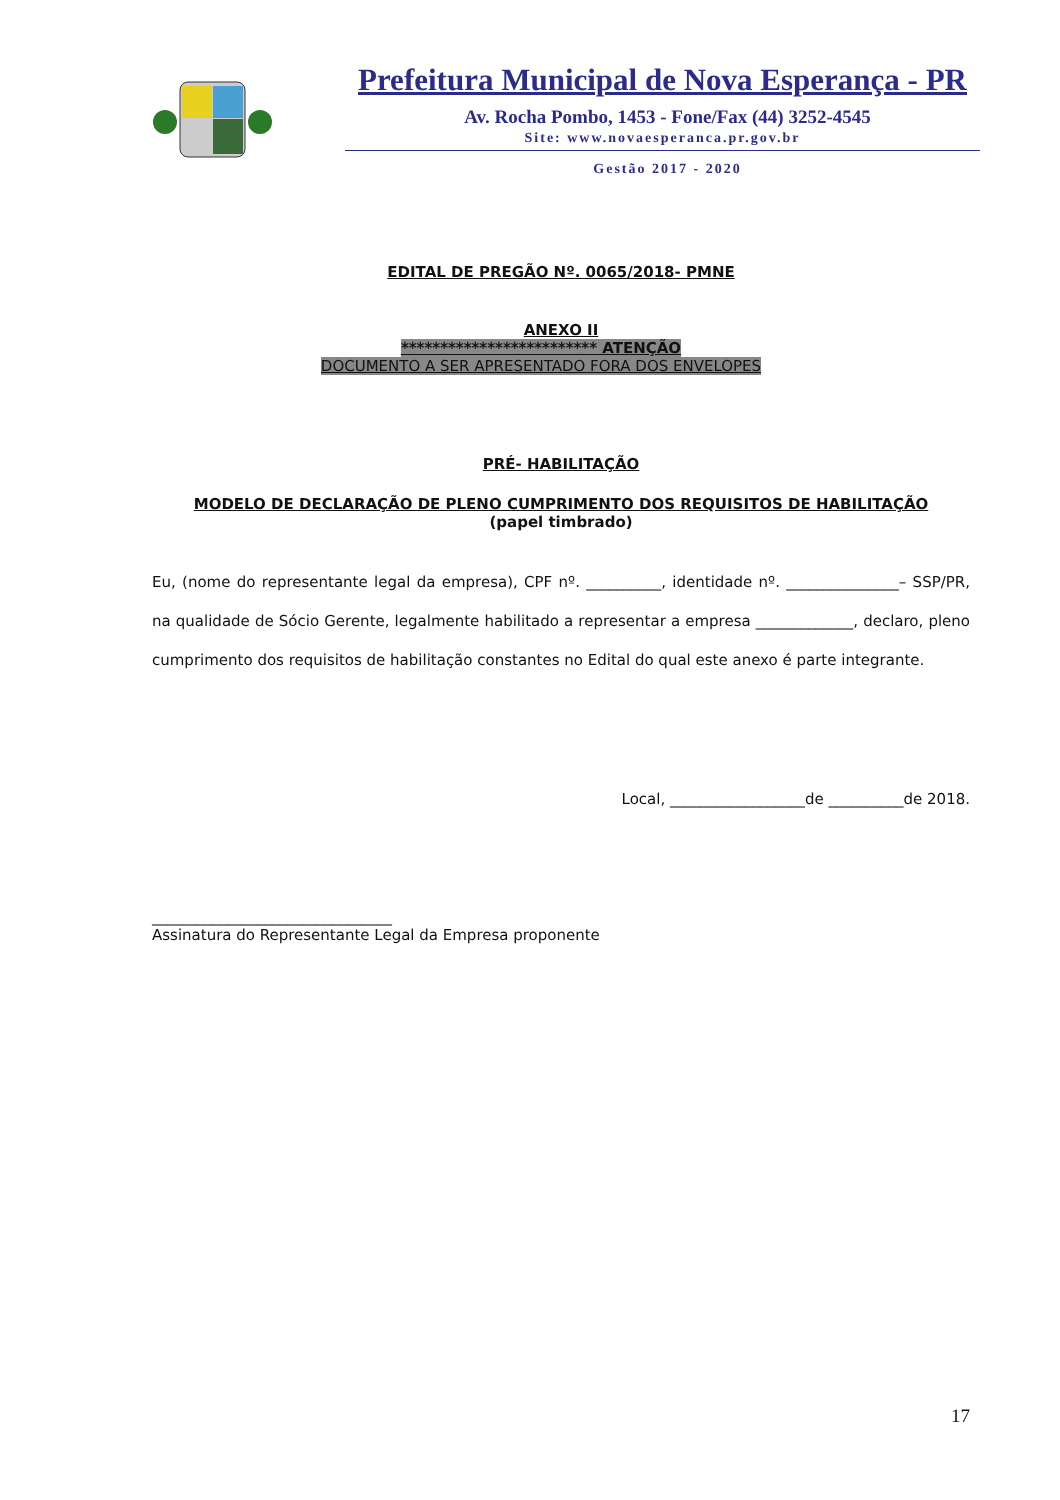Prefeitura Municipal de Nova Esperança - PR
Av. Rocha Pombo, 1453 - Fone/Fax (44) 3252-4545
Site: www.novaesperanca.pr.gov.br
Gestão 2017 - 2020
EDITAL DE PREGÃO Nº. 0065/2018- PMNE
ANEXO II
************************* ATENÇÃO
DOCUMENTO A SER APRESENTADO FORA DOS ENVELOPES
PRÉ- HABILITAÇÃO
MODELO DE DECLARAÇÃO DE PLENO CUMPRIMENTO DOS REQUISITOS DE HABILITAÇÃO
(papel timbrado)
Eu, (nome do representante legal da empresa), CPF nº. __________, identidade nº. _______________– SSP/PR, na qualidade de Sócio Gerente, legalmente habilitado a representar a empresa _____________, declaro, pleno cumprimento dos requisitos de habilitação constantes no Edital do qual este anexo é parte integrante.
Local, __________________de __________de 2018.
________________________________
Assinatura do Representante Legal da Empresa proponente
17